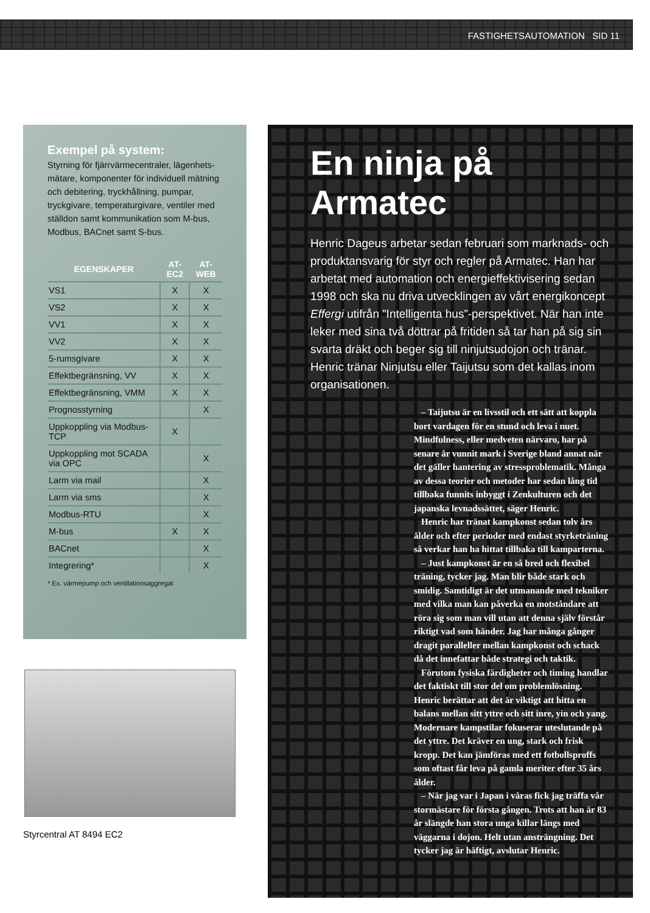FASTIGHETSAUTOMATION SID 11
Exempel på system:
Styrning för fjärrvärmecentraler, lägenhets­mätare, komponenter för individuell mätning och debitering, tryckhållning, pumpar, tryckgivare, temperaturgivare, ventiler med ställdon samt kommunikation som M-bus, Modbus, BACnet samt S-bus.
| EGENSKAPER | AT-EC2 | AT-WEB |
| --- | --- | --- |
| VS1 | X | X |
| VS2 | X | X |
| VV1 | X | X |
| VV2 | X | X |
| 5-rumsgivare | X | X |
| Effektbegränsning, VV | X | X |
| Effektbegränsning, VMM | X | X |
| Prognosstyrning | | X |
| Uppkoppling via Modbus-TCP | X | |
| Uppkoppling mot SCADA via OPC | | X |
| Larm via mail | | X |
| Larm via sms | | X |
| Modbus-RTU | | X |
| M-bus | X | X |
| BACnet | | X |
| Integrering* | | X |
* Ex. värmepump och ventilationsaggregat
Styrcentral AT 8494 EC2
En ninja på Armatec
Henric Dageus arbetar sedan februari som marknads- och produktansvarig för styr och regler på Armatec. Han har arbetat med automation och energieffektivisering sedan 1998 och ska nu driva utvecklingen av vårt energi­koncept Effergi utifrån ”Intelligenta hus”-perspektivet. När han inte leker med sina två döttrar på fritiden så tar han på sig sin svarta dräkt och beger sig till ninjutsudojon och tränar. Henric tränar Ninjutsu eller Taijutsu som det kallas inom organisationen.
– Taijutsu är en livsstil och ett sätt att koppla bort vardagen för en stund och leva i nuet. Mindfulness, eller medveten närvaro, har på senare år vunnit mark i Sverige bland annat när det gäller hantering av stressproblematik. Många av dessa teorier och metoder har sedan lång tid tillbaka funnits inbyggt i Zenkulturen och det japanska levnadssättet, säger Henric.
Henric har tränat kampkonst sedan tolv års ålder och efter perioder med endast styrketräning så verkar han ha hittat tillbaka till kamparterna.
– Just kampkonst är en så bred och flexibel träning, tycker jag. Man blir både stark och smidig. Samtidigt är det utmanande med tekniker med vilka man kan påverka en motståndare att röra sig som man vill utan att denna själv förstår riktigt vad som händer. Jag har många gånger dragit paralleller mellan kampkonst och schack då det innefattar både strategi och taktik.
Förutom fysiska färdigheter och timing hand­lar det faktiskt till stor del om problemlösning. Henric berättar att det är viktigt att hitta en balans mellan sitt yttre och sitt inre, yin och yang. Modernare kampstilar fokuserar uteslutande på det yttre. Det kräver en ung, stark och frisk kropp. Det kan jämföras med ett fotbollsproffs som oftast får leva på gamla meriter efter 35 års ålder.
– När jag var i Japan i våras fick jag träffa vår stor­mästare för första gången. Trots att han är 83 år slängde han stora unga killar längs med väggarna i dojon. Helt utan ansträngning. Det tycker jag är häftigt, avslutar Henric.